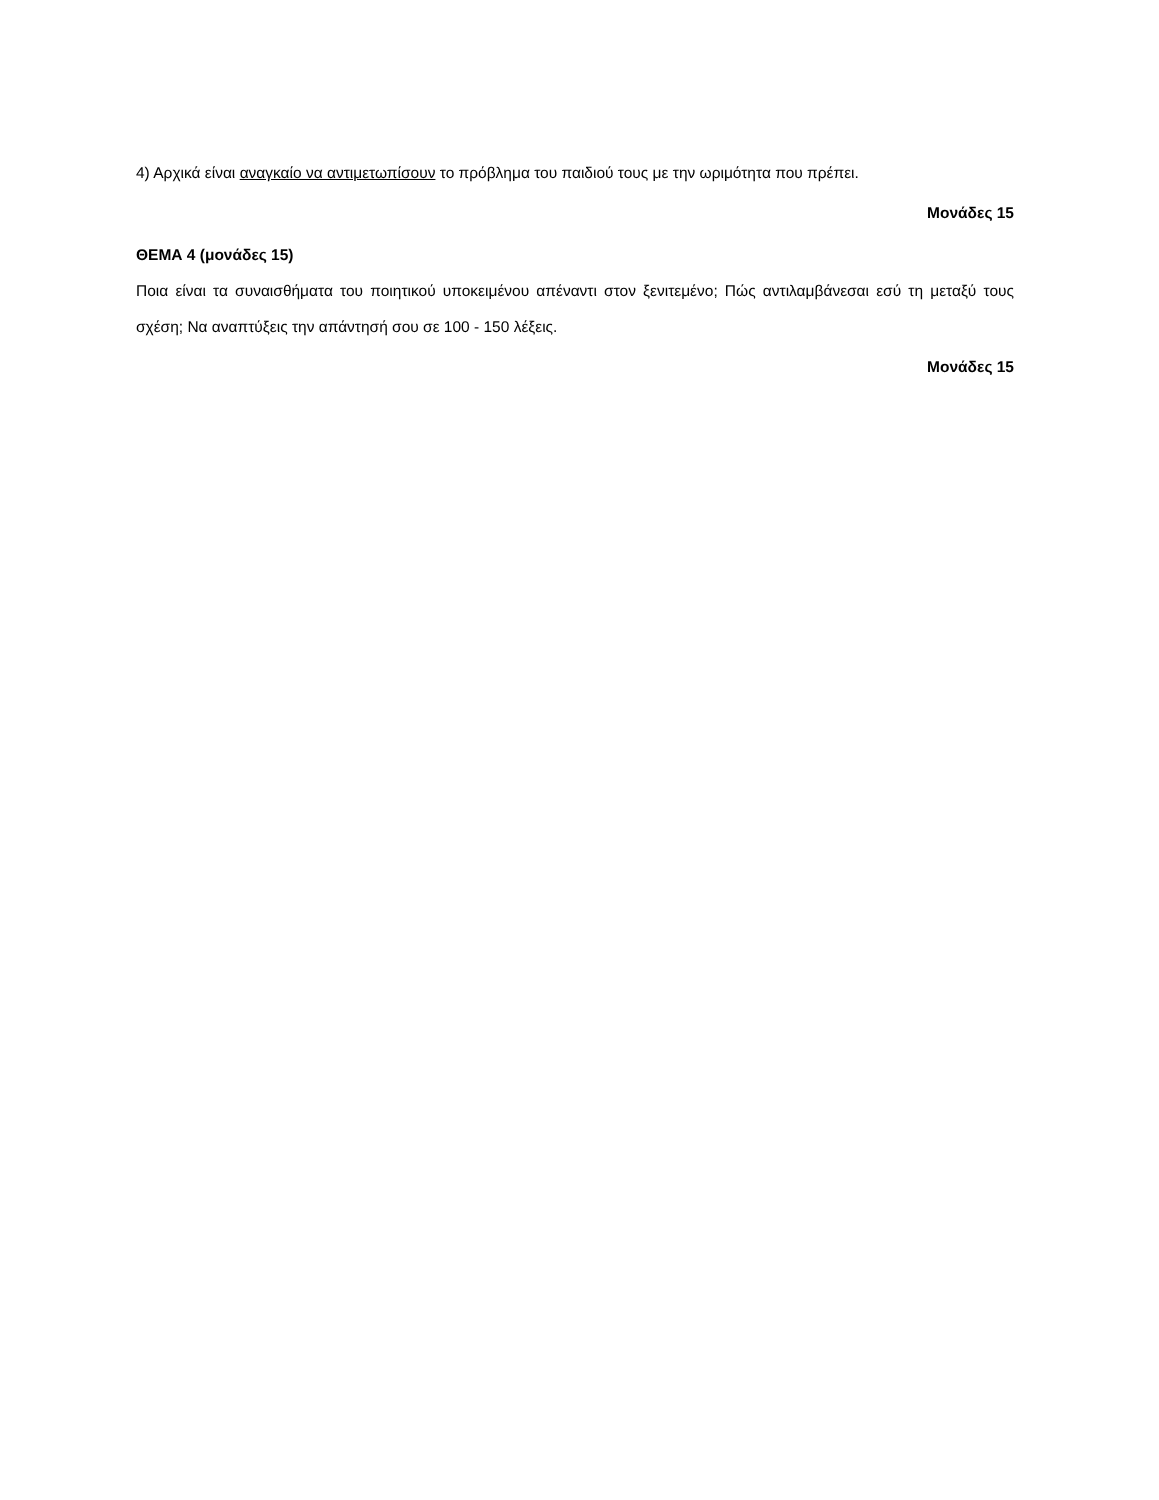4) Αρχικά είναι αναγκαίο να αντιμετωπίσουν το πρόβλημα του παιδιού τους με την ωριμότητα που πρέπει.
Μονάδες 15
ΘΕΜΑ 4 (μονάδες 15)
Ποια είναι τα συναισθήματα του ποιητικού υποκειμένου απέναντι στον ξενιτεμένο; Πώς αντιλαμβάνεσαι εσύ τη μεταξύ τους σχέση; Να αναπτύξεις την απάντησή σου σε 100 - 150 λέξεις.
Μονάδες 15